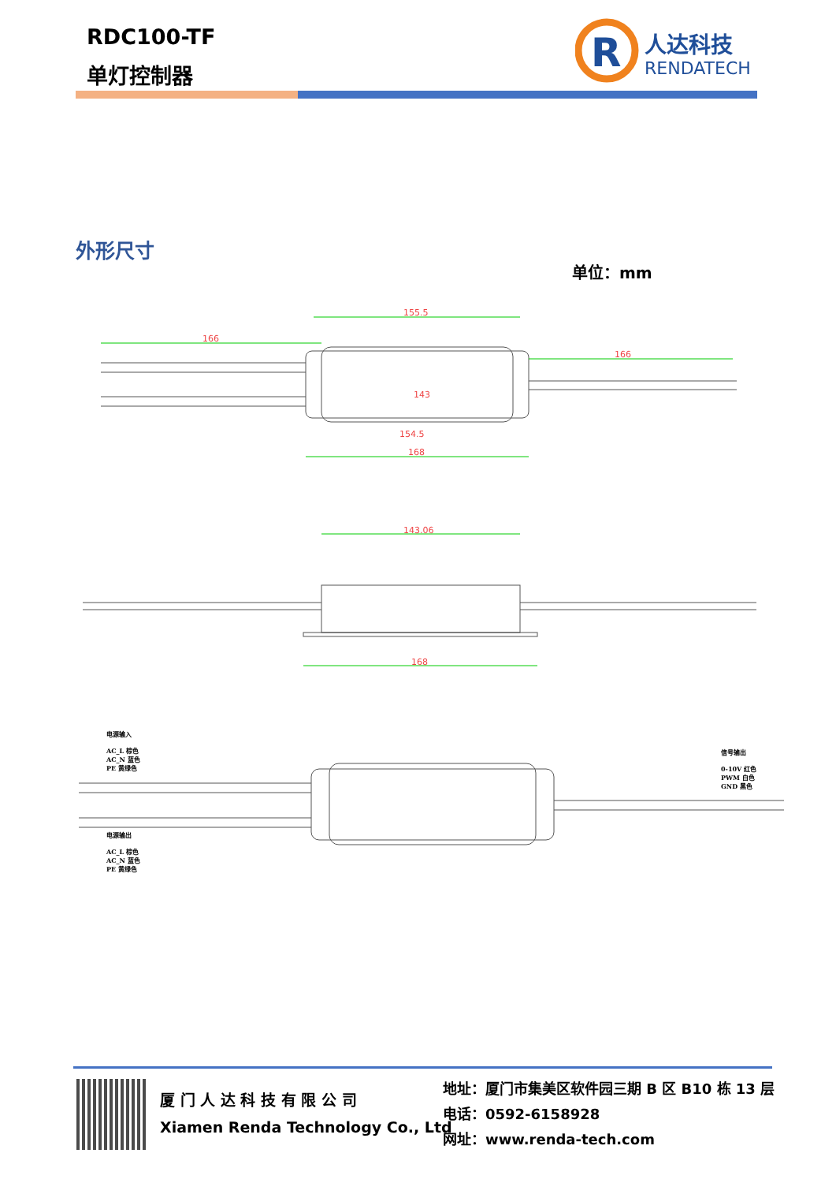RDC100-TF
单灯控制器
R
人达科技
RENDATECH
外形尺寸
单位：mm
155.5
166
166
143
154.5
168
143.06
168
电源输入
AC_L 棕色
AC_N 蓝色
PE 黄绿色
电源输出
AC_L 棕色
AC_N 蓝色
PE 黄绿色
信号输出
0-10V 红色
PWM 白色
GND 黑色
厦 门 人 达 科 技 有 限 公 司
Xiamen Renda Technology Co., Ltd
地址：厦门市集美区软件园三期 B 区 B10 栋 13 层
电话：0592-6158928
网址：www.renda-tech.com